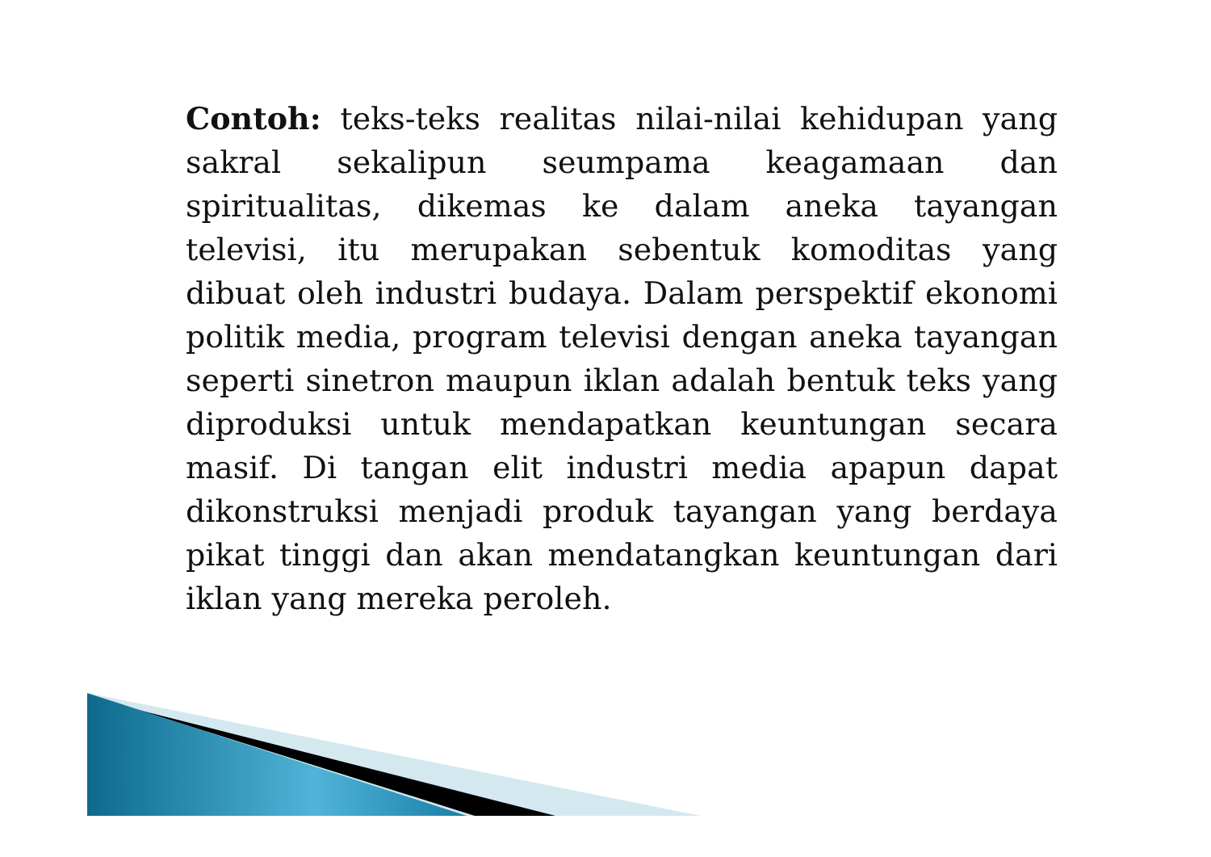Contoh: teks-teks realitas nilai-nilai kehidupan yang sakral sekalipun seumpama keagamaan dan spiritualitas, dikemas ke dalam aneka tayangan televisi, itu merupakan sebentuk komoditas yang dibuat oleh industri budaya. Dalam perspektif ekonomi politik media, program televisi dengan aneka tayangan seperti sinetron maupun iklan adalah bentuk teks yang diproduksi untuk mendapatkan keuntungan secara masif. Di tangan elit industri media apapun dapat dikonstruksi menjadi produk tayangan yang berdaya pikat tinggi dan akan mendatangkan keuntungan dari iklan yang mereka peroleh.